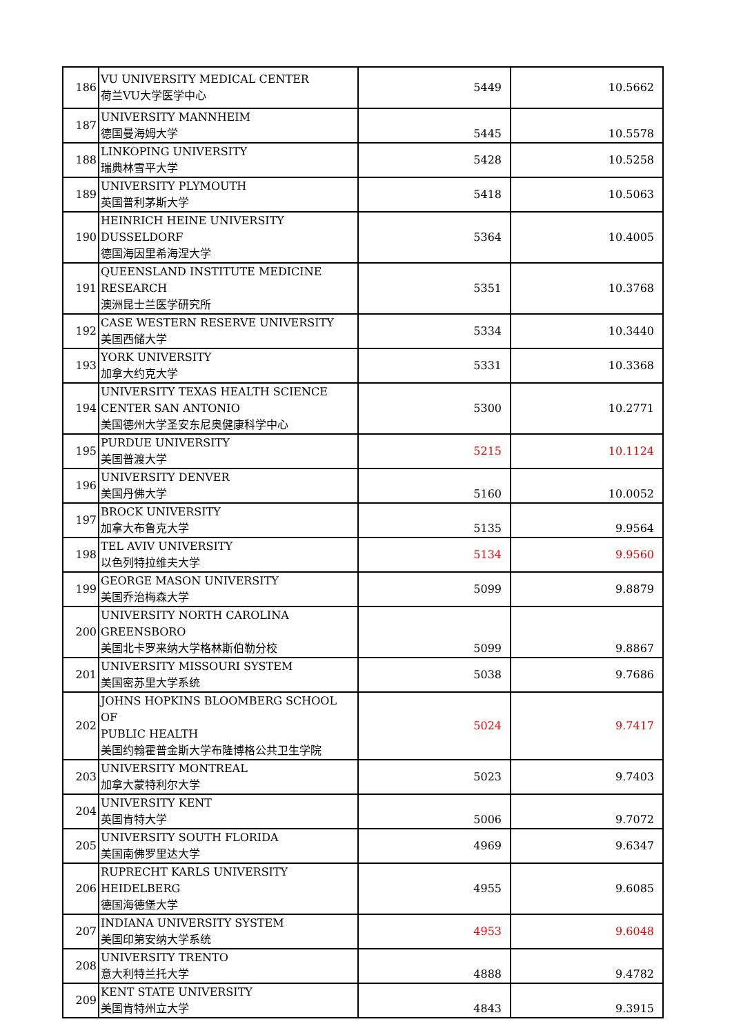| 186 | VU UNIVERSITY MEDICAL CENTER 荷兰VU大学医学中心 | 5449 | 10.5662 |
| 187 | UNIVERSITY MANNHEIM 德国曼海姆大学 | 5445 | 10.5578 |
| 188 | LINKOPING UNIVERSITY 瑞典林雪平大学 | 5428 | 10.5258 |
| 189 | UNIVERSITY PLYMOUTH 英国普利茅斯大学 | 5418 | 10.5063 |
| 190 | HEINRICH HEINE UNIVERSITY DUSSELDORF 德国海因里希海涅大学 | 5364 | 10.4005 |
| 191 | QUEENSLAND INSTITUTE MEDICINE RESEARCH 澳洲昆士兰医学研究所 | 5351 | 10.3768 |
| 192 | CASE WESTERN RESERVE UNIVERSITY 美国西储大学 | 5334 | 10.3440 |
| 193 | YORK UNIVERSITY 加拿大约克大学 | 5331 | 10.3368 |
| 194 | UNIVERSITY TEXAS HEALTH SCIENCE CENTER SAN ANTONIO 美国德州大学圣安东尼奥健康科学中心 | 5300 | 10.2771 |
| 195 | PURDUE UNIVERSITY 美国普渡大学 | 5215 | 10.1124 |
| 196 | UNIVERSITY DENVER 美国丹佛大学 | 5160 | 10.0052 |
| 197 | BROCK UNIVERSITY 加拿大布鲁克大学 | 5135 | 9.9564 |
| 198 | TEL AVIV UNIVERSITY 以色列特拉维夫大学 | 5134 | 9.9560 |
| 199 | GEORGE MASON UNIVERSITY 美国乔治梅森大学 | 5099 | 9.8879 |
| 200 | UNIVERSITY NORTH CAROLINA GREENSBORO 美国北卡罗来纳大学格林斯伯勒分校 | 5099 | 9.8867 |
| 201 | UNIVERSITY MISSOURI SYSTEM 美国密苏里大学系统 | 5038 | 9.7686 |
| 202 | JOHNS HOPKINS BLOOMBERG SCHOOL OF PUBLIC HEALTH 美国约翰霍普金斯大学布隆博格公共卫生学院 | 5024 | 9.7417 |
| 203 | UNIVERSITY MONTREAL 加拿大蒙特利尔大学 | 5023 | 9.7403 |
| 204 | UNIVERSITY KENT 英国肯特大学 | 5006 | 9.7072 |
| 205 | UNIVERSITY SOUTH FLORIDA 美国南佛罗里达大学 | 4969 | 9.6347 |
| 206 | RUPRECHT KARLS UNIVERSITY HEIDELBERG 德国海德堡大学 | 4955 | 9.6085 |
| 207 | INDIANA UNIVERSITY SYSTEM 美国印第安纳大学系统 | 4953 | 9.6048 |
| 208 | UNIVERSITY TRENTO 意大利特兰托大学 | 4888 | 9.4782 |
| 209 | KENT STATE UNIVERSITY 美国肯特州立大学 | 4843 | 9.3915 |